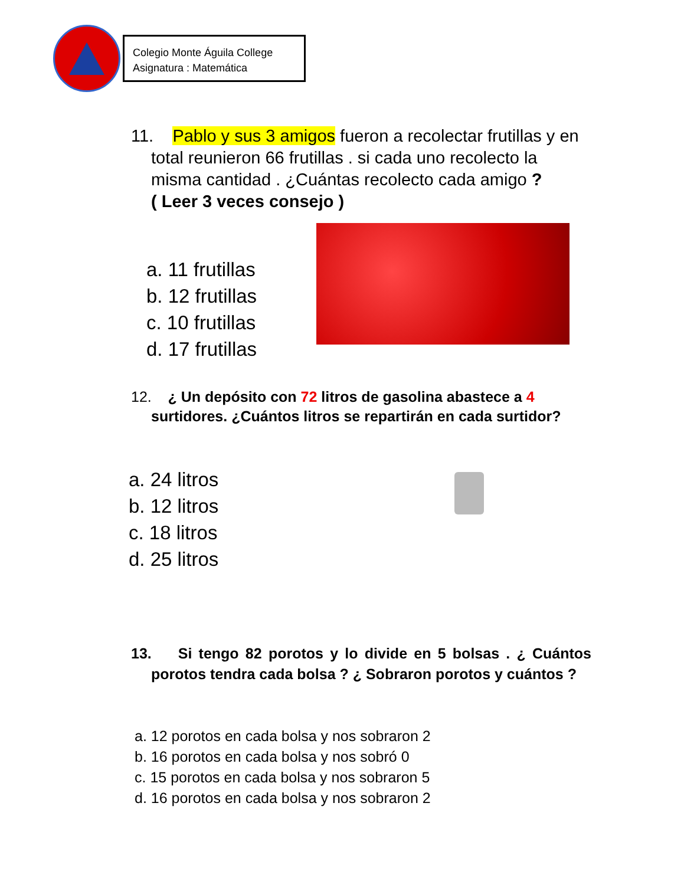Colegio Monte Águila College
Asignatura : Matemática
11. Pablo y sus 3 amigos fueron a recolectar frutillas y en total reunieron 66 frutillas . si cada uno recolecto la misma cantidad . ¿Cuántas recolecto cada amigo ?
( Leer 3 veces consejo )
a. 11 frutillas
b. 12 frutillas
c. 10 frutillas
d. 17 frutillas
12. ¿ Un depósito con 72 litros de gasolina abastece a 4 surtidores. ¿Cuántos litros se repartirán en cada surtidor?
a. 24 litros
b. 12 litros
c. 18 litros
d. 25 litros
13. Si tengo 82 porotos y lo divide en 5 bolsas . ¿ Cuántos porotos tendra cada bolsa ? ¿ Sobraron porotos y cuántos ?
a. 12 porotos en cada bolsa y nos sobraron 2
b. 16 porotos en cada bolsa y nos sobró 0
c. 15 porotos en cada bolsa y nos sobraron 5
d. 16 porotos en cada bolsa y nos sobraron 2